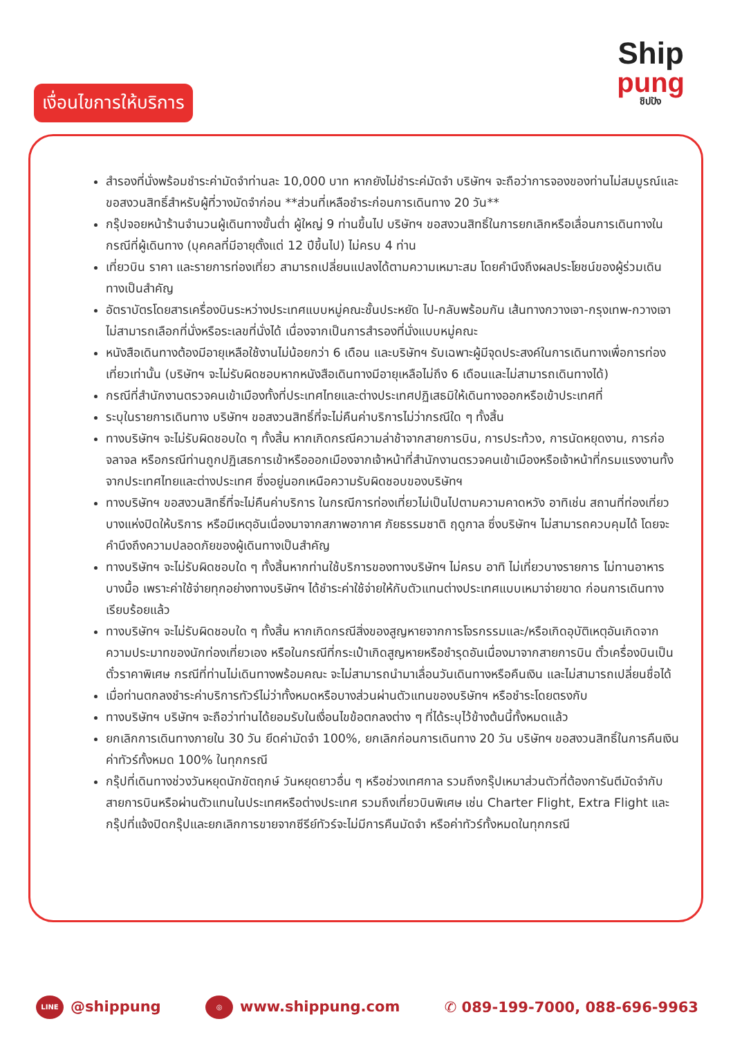Ship
pung
ชิปปัง
เงื่อนไขการให้บริการ
สำรองที่นั่งพร้อมชำระค่ามัดจำท่านละ 10,000 บาท หากยังไม่ชำระค่มัดจำ บริษัทฯ จะถือว่าการจองของท่านไม่สมบูรณ์และขอสงวนสิทธิ์สำหรับผู้ที่วางมัดจำก่อน **ส่วนที่เหลือชำระก่อนการเดินทาง 20 วัน**
กรุ๊ปจอยหน้าร้านจำนวนผู้เดินทางขั้นต่ำ ผู้ใหญ่ 9 ท่านขึ้นไป บริษัทฯ ขอสงวนสิทธิ์ในการยกเลิกหรือเลื่อนการเดินทางในกรณีที่ผู้เดินทาง (บุคคลที่มีอายุตั้งแต่ 12 ปีขึ้นไป) ไม่ครบ 4 ท่าน
เที่ยวบิน ราคา และรายการท่องเที่ยว สามารถเปลี่ยนแปลงได้ตามความเหมาะสม โดยคำนึงถึงผลประโยชน์ของผู้ร่วมเดินทางเป็นสำคัญ
อัตราบัตรโดยสารเครื่องบินระหว่างประเทศแบบหมู่คณะชั้นประหยัด ไป-กลับพร้อมกัน เส้นทางกวางเจา-กรุงเทพ-กวางเจา ไม่สามารถเลือกที่นั่งหรือระเลขที่นั่งได้ เนื่องจากเป็นการสำรองที่นั่งแบบหมู่คณะ
หนังสือเดินทางต้องมีอายุเหลือใช้งานไม่น้อยกว่า 6 เดือน และบริษัทฯ รับเฉพาะผู้มีจุดประสงค์ในการเดินทางเพื่อการท่องเที่ยวเท่านั้น (บริษัทฯ จะไม่รับผิดชอบหากหนังสือเดินทางมีอายุเหลือไม่ถึง 6 เดือนและไม่สามารถเดินทางได้)
กรณีที่สำนักงานตรวจคนเข้าเมืองทั้งที่ประเทศไทยและต่างประเทศปฏิเสธมิให้เดินทางออกหรือเข้าประเทศที่
ระบุในรายการเดินทาง บริษัทฯ ขอสงวนสิทธิ์ที่จะไม่คืนค่าบริการไม่ว่ากรณีใด ๆ ทั้งสิ้น
ทางบริษัทฯ จะไม่รับผิดชอบใด ๆ ทั้งสิ้น หากเกิดกรณีความล่าช้าจากสายการบิน, การประท้วง, การนัดหยุดงาน, การก่อจลาจล หรือกรณีท่านถูกปฏิเสธการเข้าหรือออกเมืองจากเจ้าหน้าที่สำนักงานตรวจคนเข้าเมืองหรือเจ้าหน้าที่กรมแรงงานทั้งจากประเทศไทยและต่างประเทศ ซึ่งอยู่นอกเหนือความรับผิดชอบของบริษัทฯ
ทางบริษัทฯ ขอสงวนสิทธิ์ที่จะไม่คืนค่าบริการ ในกรณีการท่องเที่ยวไม่เป็นไปตามความคาดหวัง อาทิเช่น สถานที่ท่องเที่ยวบางแห่งปิดให้บริการ หรือมีเหตุอันเนื่องมาจากสภาพอากาศ ภัยธรรมชาติ ฤดูกาล ซึ่งบริษัทฯ ไม่สามารถควบคุมได้ โดยจะคำนึงถึงความปลอดภัยของผู้เดินทางเป็นสำคัญ
ทางบริษัทฯ จะไม่รับผิดชอบใด ๆ ทั้งสิ้นหากท่านใช้บริการของทางบริษัทฯ ไม่ครบ อาทิ ไม่เที่ยวบางรายการ ไม่ทานอาหารบางมื้อ เพราะค่าใช้จ่ายทุกอย่างทางบริษัทฯ ได้ชำระค่าใช้จ่ายให้กับตัวแทนต่างประเทศแบบเหมาจ่ายขาด ก่อนการเดินทางเรียบร้อยแล้ว
ทางบริษัทฯ จะไม่รับผิดชอบใด ๆ ทั้งสิ้น หากเกิดกรณีสิ่งของสูญหายจากการโจรกรรมและ/หรือเกิดอุบัติเหตุอันเกิดจากความประมาทของนักท่องเที่ยวเอง หรือในกรณีที่กระเป๋าเกิดสูญหายหรือชำรุดอันเนื่องมาจากสายการบิน ตั๋วเครื่องบินเป็นตั๋วราคาพิเศษ กรณีที่ท่านไม่เดินทางพร้อมคณะ จะไม่สามารถนำมาเลื่อนวันเดินทางหรือคืนเงิน และไม่สามารถเปลี่ยนชื่อได้
เมื่อท่านตกลงชำระค่าบริการทัวร์ไม่ว่าทั้งหมดหรือบางส่วนผ่านตัวแทนของบริษัทฯ หรือชำระโดยตรงกับ
ทางบริษัทฯ บริษัทฯ จะถือว่าท่านได้ยอมรับในเงื่อนไขข้อตกลงต่าง ๆ ที่ได้ระบุไว้ข้างต้นนี้ทั้งหมดแล้ว
ยกเลิกการเดินทางภายใน 30 วัน ยึดค่ามัดจำ 100%, ยกเลิกก่อนการเดินทาง 20 วัน บริษัทฯ ขอสงวนสิทธิ์ในการคืนเงินค่าทัวร์ทั้งหมด 100% ในทุกกรณี
กรุ๊ปที่เดินทางช่วงวันหยุดนักขัตฤกษ์ วันหยุดยาวอื่น ๆ หรือช่วงเทศกาล รวมถึงกรุ๊ปเหมาส่วนตัวที่ต้องการันตีมัดจำกับสายการบินหรือผ่านตัวแทนในประเทศหรือต่างประเทศ รวมถึงเที่ยวบินพิเศษ เช่น Charter Flight, Extra Flight และกรุ๊ปที่แจ้งปิดกรุ๊ปและยกเลิกการขายจากซีรีย์ทัวร์จะไม่มีการคืนมัดจำ หรือค่าทัวร์ทั้งหมดในทุกกรณี
LINE @shippung ◎ www.shippung.com ✆ 089-199-7000, 088-696-9963